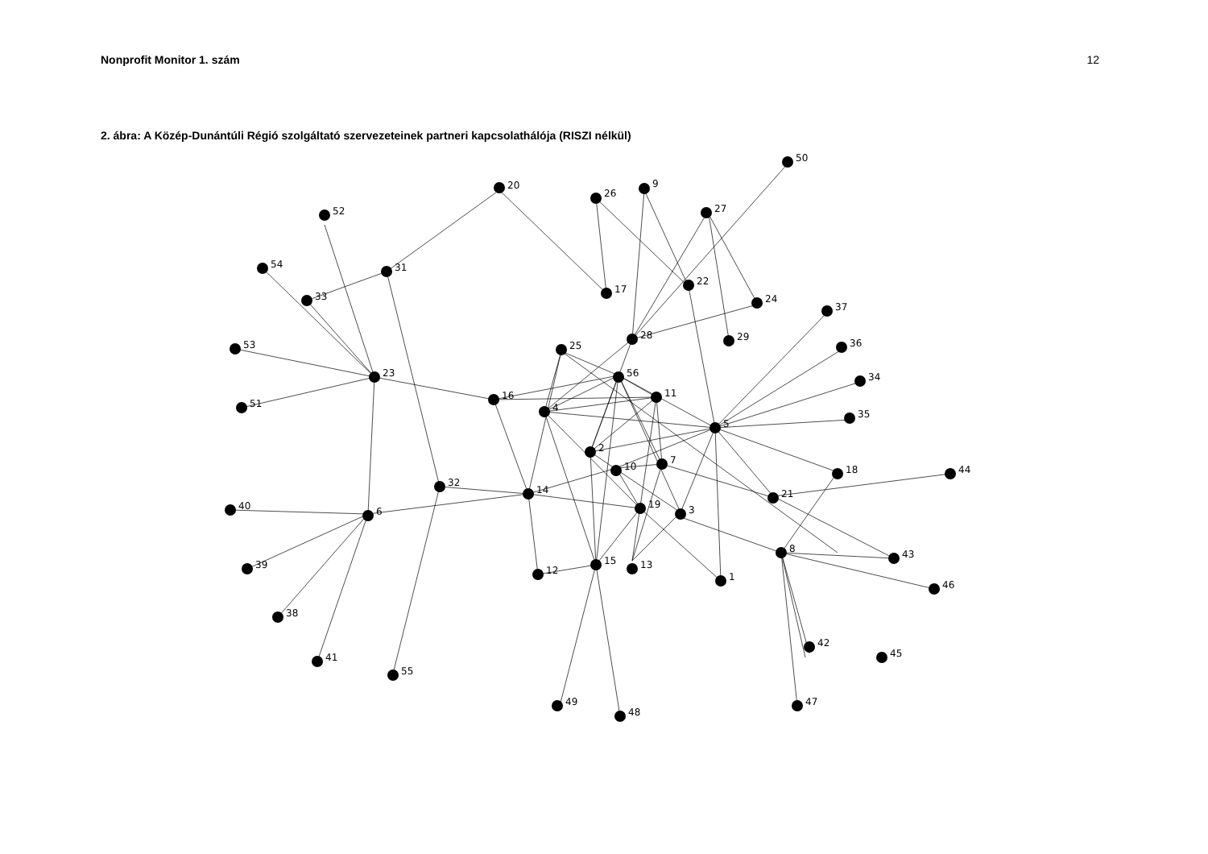Nonprofit Monitor 1. szám 12
2. ábra: A Közép-Dunántúli Régió szolgáltató szervezeteinek partneri kapcsolathálója (RISZI nélkül)
20
26
9
50
27
52
54
31
33
17
22
24
37
28
29
25
53
36
56
23
34
11
16
51
4
35
5
2
7
10
18
44
32
14
21
40
19
3
6
8
43
15
13
39
12
1
46
38
42
45
41
55
49
47
48